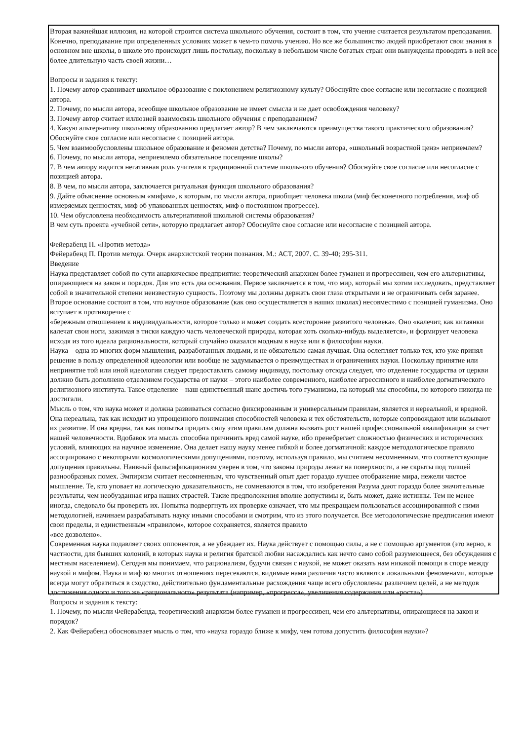Вторая важнейшая иллюзия, на которой строится система школьного обучения, состоит в том, что учение считается результатом преподавания. Конечно, преподавание при определенных условиях может в чем-то помочь учению. Но все же большинство людей приобретают свои знания в основном вне школы, в школе это происходит лишь постольку, поскольку в небольшом числе богатых стран они вынуждены проводить в ней все более длительную часть своей жизни…
Вопросы и задания к тексту:
1. Почему автор сравнивает школьное образование с поклонением религиозному культу? Обоснуйте свое согласие или несогласие с позицией автора.
2. Почему, по мысли автора, всеобщее школьное образование не имеет смысла и не дает освобождения человеку?
3. Почему автор считает иллюзией взаимосвязь школьного обучения с преподаванием?
4. Какую альтернативу школьному образованию предлагает автор? В чем заключаются преимущества такого практического образования? Обоснуйте свое согласие или несогласие с позицией автора.
5. Чем взаимообусловлены школьное образование и феномен детства? Почему, по мысли автора, «школьный возрастной ценз» неприемлем?
6. Почему, по мысли автора, неприемлемо обязательное посещение школы?
7. В чем автору видится негативная роль учителя в традиционной системе школьного обучения? Обоснуйте свое согласие или несогласие с позицией автора.
8. В чем, по мысли автора, заключается ритуальная функция школьного образования?
9. Дайте объяснение основным «мифам», к которым, по мысли автора, приобщает человека школа (миф бесконечного потребления, миф об измеряемых ценностях, миф об упакованных ценностях, миф о постоянном прогрессе).
10. Чем обусловлена необходимость альтернативной школьной системы образования?
В чем суть проекта «учебной сети», которую предлагает автор? Обоснуйте свое согласие или несогласие с позицией автора.
Фейерабенд П. «Против метода»
Фейерабенд П. Против метода. Очерк анархистской теории познания. М.: АСТ, 2007. С. 39-40; 295-311.
Введение
Наука представляет собой по сути анархическое предприятие: теоретический анархизм более гуманен и прогрессивен, чем его альтернативы, опирающиеся на закон и порядок. Для это есть два основания. Первое заключается в том, что мир, который мы хотим исследовать, представляет собой в значительной степени неизвестную сущность. Поэтому мы должны держать свои глаза открытыми и не ограничивать себя заранее. Второе основание состоит в том, что научное образование (как оно осуществляется в наших школах) несовместимо с позицией гуманизма. Оно вступает в противоречие с
«бережным отношением к индивидуальности, которое только и может создать всесторонне развитого человека». Оно «калечит, как китаянки калечат свои ноги, зажимая в тиски каждую часть человеческой природы, которая хоть сколько-нибудь выделяется», и формирует человека исходя из того идеала рациональности, который случайно оказался модным в науке или в философии науки.
Наука – одна из многих форм мышления, разработанных людьми, и не обязательно самая лучшая. Она ослепляет только тех, кто уже принял решение в пользу определенной идеологии или вообще не задумывается о преимуществах и ограничениях науки. Поскольку принятие или непринятие той или иной идеологии следует предоставлять самому индивиду, постольку отсюда следует, что отделение государства от церкви должно быть дополнено отделением государства от науки – этого наиболее современного, наиболее агрессивного и наиболее догматического религиозного института. Такое отделение – наш единственный шанс достичь того гуманизма, на который мы способны, но которого никогда не достигали.
Мысль о том, что наука может и должна развиваться согласно фиксированным и универсальным правилам, является и нереальной, и вредной. Она нереальна, так как исходит из упрощенного понимания способностей человека и тех обстоятельств, которые сопровождают или вызывают их развитие. И она вредна, так как попытка придать силу этим правилам должна вызвать рост нашей профессиональной квалификации за счет нашей человечности. Вдобавок эта мысль способна причинить вред самой науке, ибо пренебрегает сложностью физических и исторических условий, влияющих на научное изменение. Она делает нашу науку менее гибкой и более догматичной: каждое методологическое правило ассоциировано с некоторыми космологическими допущениями, поэтому, используя правило, мы считаем несомненным, что соответствующие допущения правильны. Наивный фальсификационизм уверен в том, что законы природы лежат на поверхности, а не скрыты под толщей разнообразных помех. Эмпиризм считает несомненным, что чувственный опыт дает гораздо лучшее отображение мира, нежели чистое мышление. Те, кто уповает на логическую доказательность, не сомневаются в том, что изобретения Разума дают гораздо более значительные результаты, чем необузданная игра наших страстей. Такие предположения вполне допустимы и, быть может, даже истинны. Тем не менее иногда, следовало бы проверять их. Попытка подвергнуть их проверке означает, что мы прекращаем пользоваться ассоциированной с ними методологией, начинаем разрабатывать науку иными способами и смотрим, что из этого получается. Все методологические предписания имеют свои пределы, и единственным «правилом», которое сохраняется, является правило
«все дозволено».
Современная наука подавляет своих оппонентов, а не убеждает их. Наука действует с помощью силы, а не с помощью аргументов (это верно, в частности, для бывших колоний, в которых наука и религия братской любви насаждались как нечто само собой разумеющееся, без обсуждения с местным населением). Сегодня мы понимаем, что рационализм, будучи связан с наукой, не может оказать нам никакой помощи в споре между наукой и мифом. Наука и миф во многих отношениях пересекаются, видимые нами различия часто являются локальными феноменами, которые всегда могут обратиться в сходство, действительно фундаментальные расхождения чаще всего обусловлены различием целей, а не методов достижения одного и того же «рационального» результата (например, «прогресса», увеличения содержания или «роста»)…
Вопросы и задания к тексту:
1. Почему, по мысли Фейерабенда, теоретический анархизм более гуманен и прогрессивен, чем его альтернативы, опирающиеся на закон и порядок?
2. Как Фейерабенд обосновывает мысль о том, что «наука гораздо ближе к мифу, чем готова допустить философия науки»?